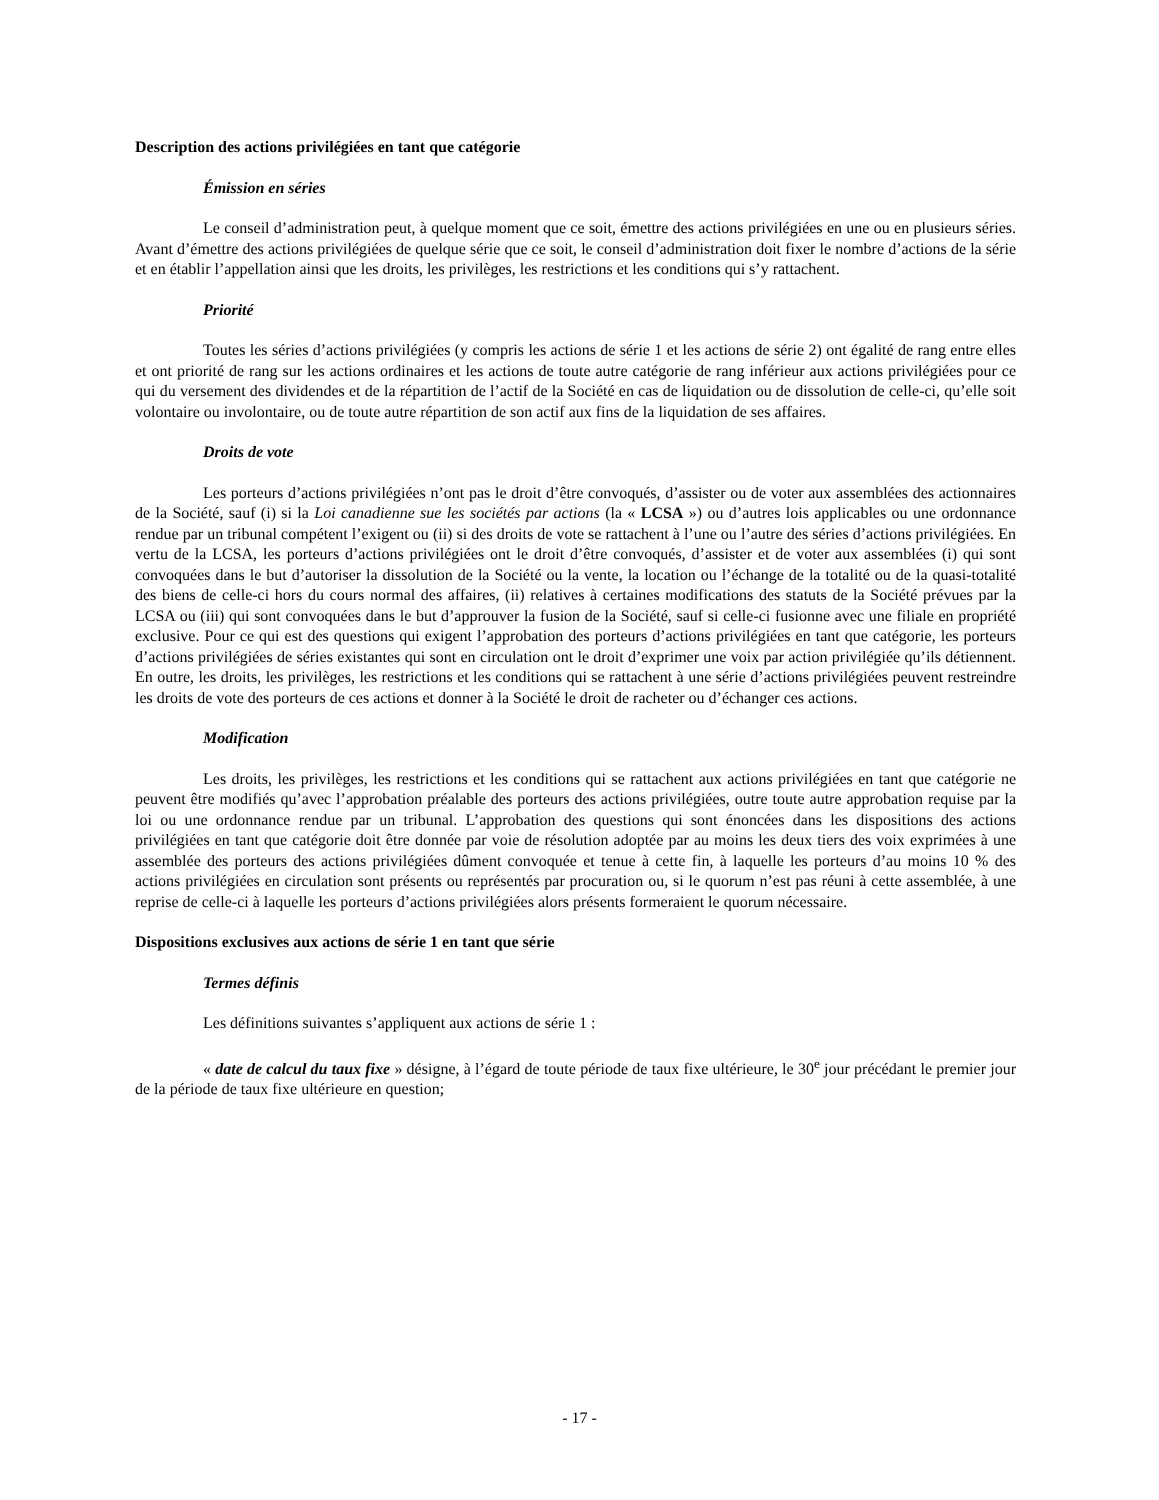Description des actions privilégiées en tant que catégorie
Émission en séries
Le conseil d’administration peut, à quelque moment que ce soit, émettre des actions privilégiées en une ou en plusieurs séries. Avant d’émettre des actions privilégiées de quelque série que ce soit, le conseil d’administration doit fixer le nombre d’actions de la série et en établir l’appellation ainsi que les droits, les privilèges, les restrictions et les conditions qui s’y rattachent.
Priorité
Toutes les séries d’actions privilégiées (y compris les actions de série 1 et les actions de série 2) ont égalité de rang entre elles et ont priorité de rang sur les actions ordinaires et les actions de toute autre catégorie de rang inférieur aux actions privilégiées pour ce qui du versement des dividendes et de la répartition de l’actif de la Société en cas de liquidation ou de dissolution de celle-ci, qu’elle soit volontaire ou involontaire, ou de toute autre répartition de son actif aux fins de la liquidation de ses affaires.
Droits de vote
Les porteurs d’actions privilégiées n’ont pas le droit d’être convoqués, d’assister ou de voter aux assemblées des actionnaires de la Société, sauf (i) si la Loi canadienne sue les sociétés par actions (la « LCSA ») ou d’autres lois applicables ou une ordonnance rendue par un tribunal compétent l’exigent ou (ii) si des droits de vote se rattachent à l’une ou l’autre des séries d’actions privilégiées. En vertu de la LCSA, les porteurs d’actions privilégiées ont le droit d’être convoqués, d’assister et de voter aux assemblées (i) qui sont convoquées dans le but d’autoriser la dissolution de la Société ou la vente, la location ou l’échange de la totalité ou de la quasi-totalité des biens de celle-ci hors du cours normal des affaires, (ii) relatives à certaines modifications des statuts de la Société prévues par la LCSA ou (iii) qui sont convoquées dans le but d’approuver la fusion de la Société, sauf si celle-ci fusionne avec une filiale en propriété exclusive. Pour ce qui est des questions qui exigent l’approbation des porteurs d’actions privilégiées en tant que catégorie, les porteurs d’actions privilégiées de séries existantes qui sont en circulation ont le droit d’exprimer une voix par action privilégiée qu’ils détiennent. En outre, les droits, les privilèges, les restrictions et les conditions qui se rattachent à une série d’actions privilégiées peuvent restreindre les droits de vote des porteurs de ces actions et donner à la Société le droit de racheter ou d’échanger ces actions.
Modification
Les droits, les privilèges, les restrictions et les conditions qui se rattachent aux actions privilégiées en tant que catégorie ne peuvent être modifiés qu’avec l’approbation préalable des porteurs des actions privilégiées, outre toute autre approbation requise par la loi ou une ordonnance rendue par un tribunal. L’approbation des questions qui sont énoncées dans les dispositions des actions privilégiées en tant que catégorie doit être donnée par voie de résolution adoptée par au moins les deux tiers des voix exprimées à une assemblée des porteurs des actions privilégiées dûment convoquée et tenue à cette fin, à laquelle les porteurs d’au moins 10 % des actions privilégiées en circulation sont présents ou représentés par procuration ou, si le quorum n’est pas réuni à cette assemblée, à une reprise de celle-ci à laquelle les porteurs d’actions privilégiées alors présents formeraient le quorum nécessaire.
Dispositions exclusives aux actions de série 1 en tant que série
Termes définis
Les définitions suivantes s’appliquent aux actions de série 1 :
« date de calcul du taux fixe » désigne, à l’égard de toute période de taux fixe ultérieure, le 30<sup>e</sup> jour précédant le premier jour de la période de taux fixe ultérieure en question;
- 17 -